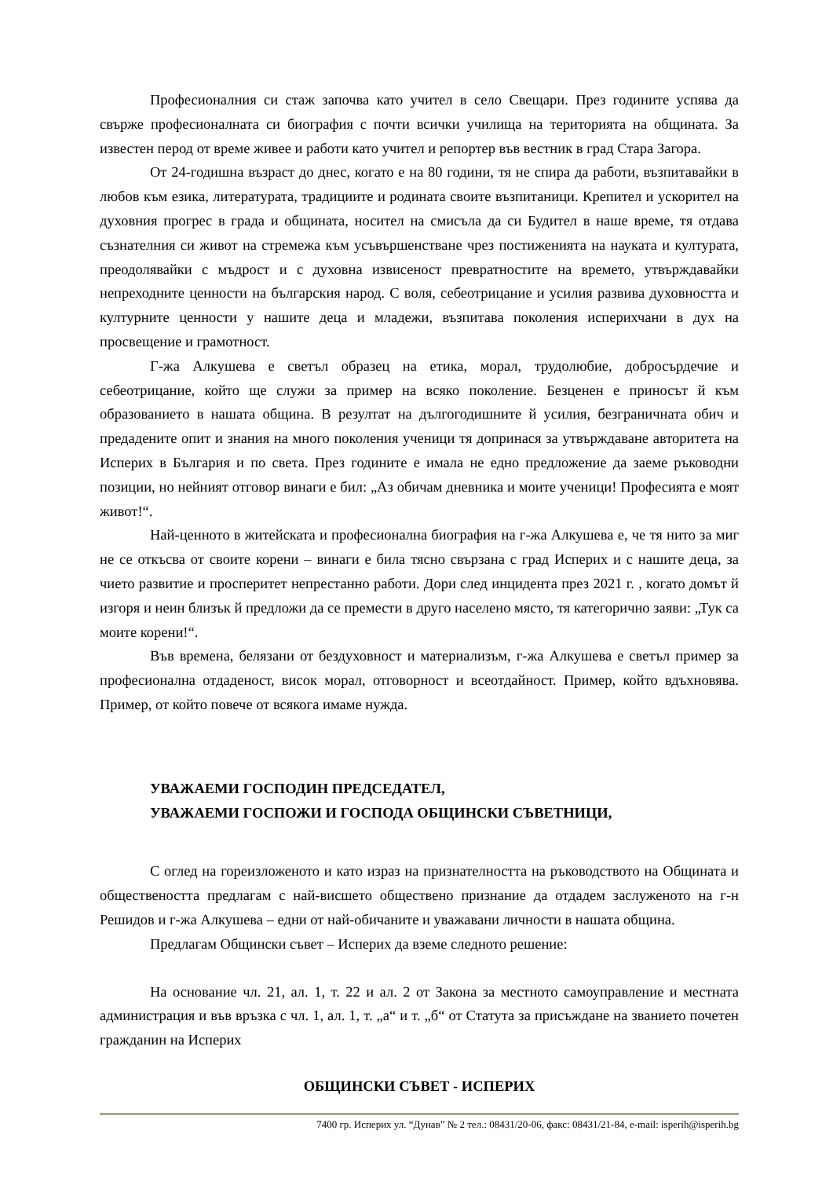Професионалния си стаж започва като учител в село Свещари. През годините успява да свърже професионалната си биография с почти всички училища на територията на общината. За известен перод от време живее и работи като учител и репортер във вестник в град Стара Загора.
От 24-годишна възраст до днес, когато е на 80 години, тя не спира да работи, възпитавайки в любов към езика, литературата, традициите и родината своите възпитаници. Крепител и ускорител на духовния прогрес в града и общината, носител на смисъла да си Будител в наше време, тя отдава съзнателния си живот на стремежа към усъвършенстване чрез постиженията на науката и културата, преодолявайки с мъдрост и с духовна извисеност превратностите на времето, утвърждавайки непреходните ценности на българския народ. С воля, себеотрицание и усилия развива духовността и културните ценности у нашите деца и младежи, възпитава поколения исперихчани в дух на просвещение и грамотност.
Г-жа Алкушева е светъл образец на етика, морал, трудолюбие, добросърдечие и себеотрицание, който ще служи за пример на всяко поколение. Безценен е приносът й към образованието в нашата община. В резултат на дългогодишните й усилия, безграничната обич и предадените опит и знания на много поколения ученици тя допринася за утвърждаване авторитета на Исперих в България и по света. През годините е имала не едно предложение да заеме ръководни позиции, но нейният отговор винаги е бил: „Аз обичам дневника и моите ученици! Професията е моят живот!“.
Най-ценното в житейската и професионална биография на г-жа Алкушева е, че тя нито за миг не се откъсва от своите корени – винаги е била тясно свързана с град Исперих и с нашите деца, за чието развитие и просперитет непрестанно работи. Дори след инцидента през 2021 г. , когато домът й изгоря и неин близък й предложи да се премести в друго населено място, тя категорично заяви: „Тук са моите корени!“.
Във времена, белязани от бездуховност и материализъм, г-жа Алкушева е светъл пример за професионална отдаденост, висок морал, отговорност и всеотдайност. Пример, който вдъхновява. Пример, от който повече от всякога имаме нужда.
УВАЖАЕМИ ГОСПОДИН ПРЕДСЕДАТЕЛ,
УВАЖАЕМИ ГОСПОЖИ И ГОСПОДА ОБЩИНСКИ СЪВЕТНИЦИ,
С оглед на гореизложеното и като израз на признателността на ръководството на Общината и обществеността предлагам с най-висшето обществено признание да отдадем заслуженото на г-н Решидов и г-жа Алкушева – едни от най-обичаните и уважавани личности в нашата община.
Предлагам Общински съвет – Исперих да вземе следното решение:
На основание чл. 21, ал. 1, т. 22 и ал. 2 от Закона за местното самоуправление и местната администрация и във връзка с чл. 1, ал. 1, т. „а“ и т. „б“ от Статута за присъждане на званието почетен гражданин на Исперих
ОБЩИНСКИ СЪВЕТ - ИСПЕРИХ
7400 гр. Исперих ул. “Дунав” № 2 тел.: 08431/20-06, факс: 08431/21-84, e-mail: isperih@isperih.bg